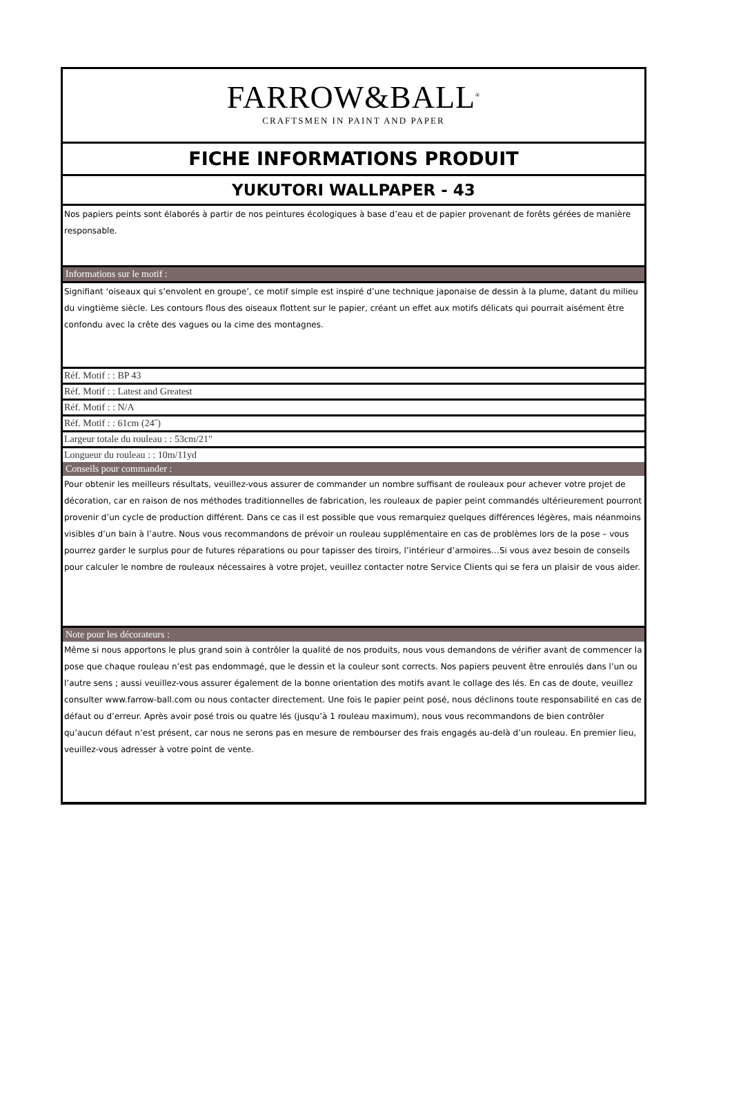FARROW&BALL<sup>®</sup>
CRAFTSMEN IN PAINT AND PAPER
FICHE INFORMATIONS PRODUIT
YUKUTORI WALLPAPER - 43
Nos papiers peints sont élaborés à partir de nos peintures écologiques à base d’eau et de papier provenant de forêts gérées de manière responsable.
Informations sur le motif :
Signifiant ‘oiseaux qui s’envolent en groupe’, ce motif simple est inspiré d’une technique japonaise de dessin à la plume, datant du milieu du vingtième siècle. Les contours flous des oiseaux flottent sur le papier, créant un effet aux motifs délicats qui pourrait aisément être confondu avec la crête des vagues ou la cime des montagnes.
Réf. Motif : : BP 43
Réf. Motif : : Latest and Greatest
Réf. Motif : : N/A
Réf. Motif : : 61cm (24˝)
Largeur totale du rouleau : : 53cm/21"
Longueur du rouleau : : 10m/11yd
Conseils pour commander :
Pour obtenir les meilleurs résultats, veuillez-vous assurer de commander un nombre suffisant de rouleaux pour achever votre projet de décoration, car en raison de nos méthodes traditionnelles de fabrication, les rouleaux de papier peint commandés ultérieurement pourront provenir d’un cycle de production différent. Dans ce cas il est possible que vous remarquiez quelques différences légères, mais néanmoins visibles d’un bain à l’autre. Nous vous recommandons de prévoir un rouleau supplémentaire en cas de problèmes lors de la pose – vous pourrez garder le surplus pour de futures réparations ou pour tapisser des tiroirs, l’intérieur d’armoires…Si vous avez besoin de conseils pour calculer le nombre de rouleaux nécessaires à votre projet, veuillez contacter notre Service Clients qui se fera un plaisir de vous aider.
Note pour les décorateurs :
Même si nous apportons le plus grand soin à contrôler la qualité de nos produits, nous vous demandons de vérifier avant de commencer la pose que chaque rouleau n’est pas endommagé, que le dessin et la couleur sont corrects. Nos papiers peuvent être enroulés dans l’un ou l’autre sens ; aussi veuillez-vous assurer également de la bonne orientation des motifs avant le collage des lés. En cas de doute, veuillez consulter www.farrow-ball.com ou nous contacter directement. Une fois le papier peint posé, nous déclinons toute responsabilité en cas de défaut ou d’erreur. Après avoir posé trois ou quatre lés (jusqu’à 1 rouleau maximum), nous vous recommandons de bien contrôler qu’aucun défaut n’est présent, car nous ne serons pas en mesure de rembourser des frais engagés au-delà d’un rouleau. En premier lieu, veuillez-vous adresser à votre point de vente.